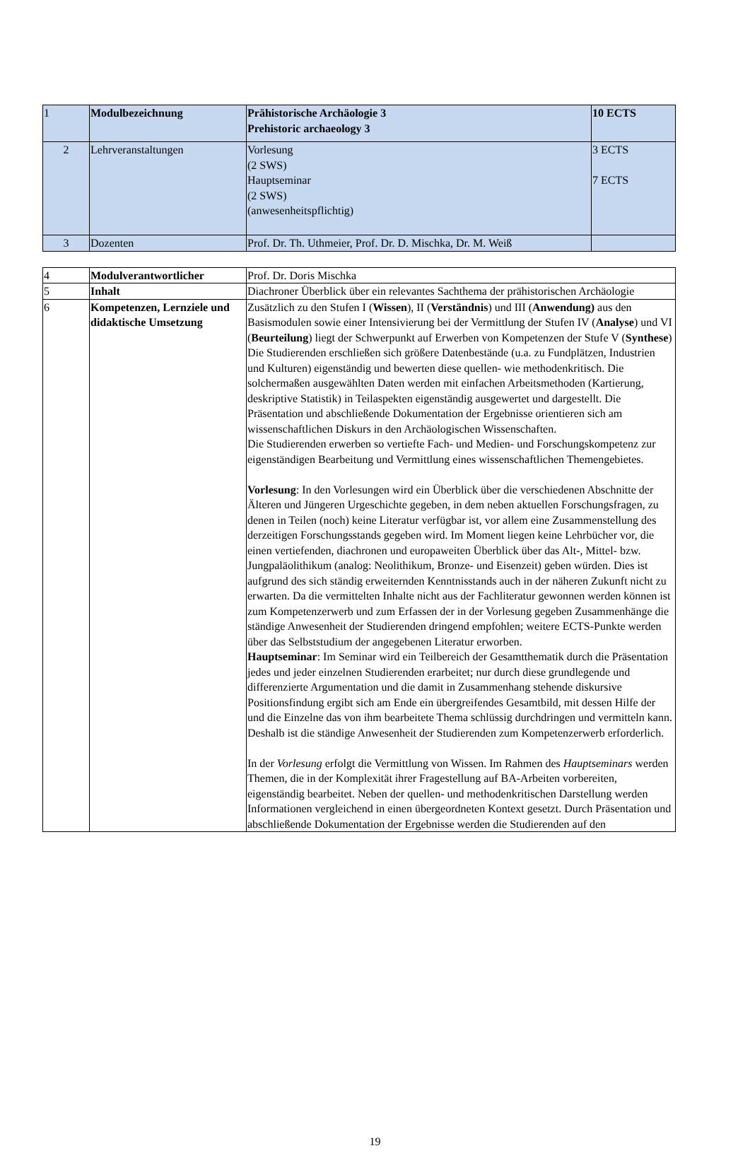| 1 | Modulbezeichnung | Prähistorische Archäologie 3 Prehistoric archaeology 3 | 10 ECTS |
| 2 | Lehrveranstaltungen | Vorlesung (2 SWS) Hauptseminar (2 SWS) (anwesenheitspflichtig) | 3 ECTS 7 ECTS |
| 3 | Dozenten | Prof. Dr. Th. Uthmeier, Prof. Dr. D. Mischka, Dr. M. Weiß | |
| 4 | Modulverantwortlicher | Prof. Dr. Doris Mischka |
| 5 | Inhalt | Diachroner Überblick über ein relevantes Sachthema der prähistorischen Archäologie |
| 6 | Kompetenzen, Lernziele und didaktische Umsetzung | Zusätzlich zu den Stufen I ( Wissen ), II ( Verständnis ) und III ( Anwendung) aus den Basismodulen sowie einer Intensivierung bei der Vermittlung der Stufen IV ( Analyse ) und VI ( Beurteilung ) liegt der Schwerpunkt auf Erwerben von Kompetenzen der Stufe V ( Synthese ) Die Studierenden erschließen sich größere Datenbestände (u.a. zu Fundplätzen, Industrien und Kulturen) eigenständig und bewerten diese quellen- wie methodenkritisch. Die solchermaßen ausgewählten Daten werden mit einfachen Arbeitsmethoden (Kartierung, deskriptive Statistik) in Teilaspekten eigenständig ausgewertet und dargestellt. Die Präsentation und abschließende Dokumentation der Ergebnisse orientieren sich am wissenschaftlichen Diskurs in den Archäologischen Wissenschaften. Die Studierenden erwerben so vertiefte Fach- und Medien- und Forschungskompetenz zur eigenständigen Bearbeitung und Vermittlung eines wissenschaftlichen Themengebietes. Vorlesung : In den Vorlesungen wird ein Überblick über die verschiedenen Abschnitte der Älteren und Jüngeren Urgeschichte gegeben, in dem neben aktuellen Forschungsfragen, zu denen in Teilen (noch) keine Literatur verfügbar ist, vor allem eine Zusammenstellung des derzeitigen Forschungsstands gegeben wird. Im Moment liegen keine Lehrbücher vor, die einen vertiefenden, diachronen und europaweiten Überblick über das Alt-, Mittel- bzw. Jungpaläolithikum (analog: Neolithikum, Bronze- und Eisenzeit) geben würden. Dies ist aufgrund des sich ständig erweiternden Kenntnisstands auch in der näheren Zukunft nicht zu erwarten. Da die vermittelten Inhalte nicht aus der Fachliteratur gewonnen werden können ist zum Kompetenzerwerb und zum Erfassen der in der Vorlesung gegeben Zusammenhänge die ständige Anwesenheit der Studierenden dringend empfohlen; weitere ECTS-Punkte werden über das Selbststudium der angegebenen Literatur erworben. Hauptseminar : Im Seminar wird ein Teilbereich der Gesamtthematik durch die Präsentation jedes und jeder einzelnen Studierenden erarbeitet; nur durch diese grundlegende und differenzierte Argumentation und die damit in Zusammenhang stehende diskursive Positionsfindung ergibt sich am Ende ein übergreifendes Gesamtbild, mit dessen Hilfe der und die Einzelne das von ihm bearbeitete Thema schlüssig durchdringen und vermitteln kann. Deshalb ist die ständige Anwesenheit der Studierenden zum Kompetenzerwerb erforderlich. In der Vorlesung erfolgt die Vermittlung von Wissen. Im Rahmen des Hauptseminars werden Themen, die in der Komplexität ihrer Fragestellung auf BA-Arbeiten vorbereiten, eigenständig bearbeitet. Neben der quellen- und methodenkritischen Darstellung werden Informationen vergleichend in einen übergeordneten Kontext gesetzt. Durch Präsentation und abschließende Dokumentation der Ergebnisse werden die Studierenden auf den |
19